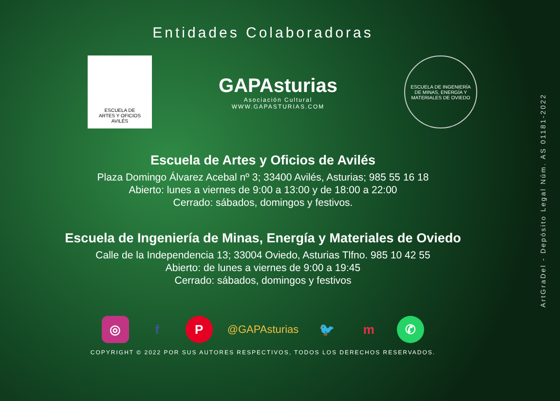Entidades Colaboradoras
ESCUELA DE
ARTES Y OFICIOS
AVILÉS
GAPAsturias
Asociación Cultural
WWW.GAPASTURIAS.COM
ESCUELA DE INGENIERÍA DE MINAS, ENERGÍA Y MATERIALES DE OVIEDO
Escuela de Artes y Oficios de Avilés
Plaza Domingo Álvarez Acebal nº 3; 33400 Avilés, Asturias; 985 55 16 18
Abierto: lunes a viernes de 9:00 a 13:00 y de 18:00 a 22:00
Cerrado: sábados, domingos y festivos.
Escuela de Ingeniería de Minas, Energía y Materiales de Oviedo
Calle de la Independencia 13; 33004 Oviedo, Asturias Tlfno. 985 10 42 55
Abierto: de lunes a viernes de 9:00 a 19:45
Cerrado: sábados, domingos y festivos
◎ f P @GAPAsturias 🐦 m ✆
COPYRIGHT © 2022 POR SUS AUTORES RESPECTIVOS, TODOS LOS DERECHOS RESERVADOS.
ArtGraDel - Depósito Legal Núm. AS 01181-2022